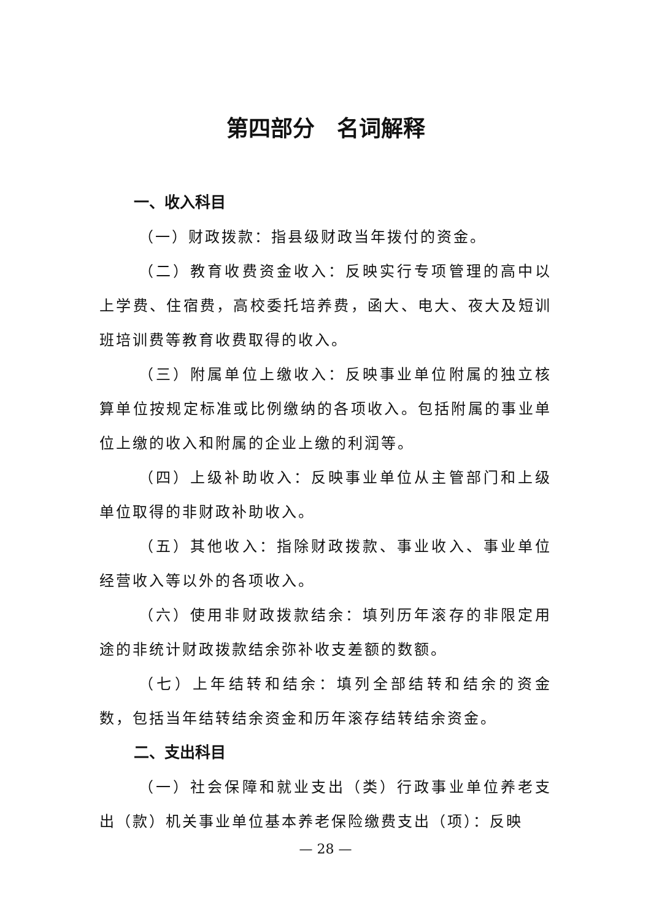第四部分　名词解释
一、收入科目
（一）财政拨款：指县级财政当年拨付的资金。
（二）教育收费资金收入：反映实行专项管理的高中以上学费、住宿费，高校委托培养费，函大、电大、夜大及短训班培训费等教育收费取得的收入。
（三）附属单位上缴收入：反映事业单位附属的独立核算单位按规定标准或比例缴纳的各项收入。包括附属的事业单位上缴的收入和附属的企业上缴的利润等。
（四）上级补助收入：反映事业单位从主管部门和上级单位取得的非财政补助收入。
（五）其他收入：指除财政拨款、事业收入、事业单位经营收入等以外的各项收入。
（六）使用非财政拨款结余：填列历年滚存的非限定用途的非统计财政拨款结余弥补收支差额的数额。
（七）上年结转和结余：填列全部结转和结余的资金数，包括当年结转结余资金和历年滚存结转结余资金。
二、支出科目
（一）社会保障和就业支出（类）行政事业单位养老支出（款）机关事业单位基本养老保险缴费支出（项）：反映
— 28 —